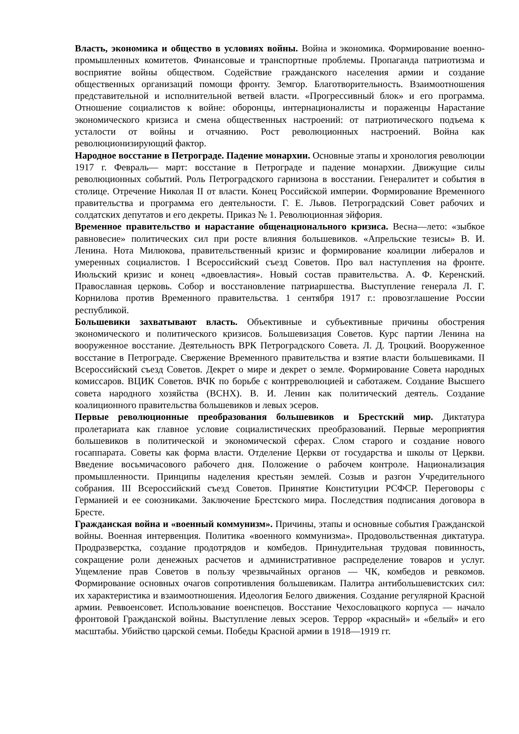Власть, экономика и общество в условиях войны. Война и экономика. Формирование военно-промышленных комитетов. Финансовые и транспортные проблемы. Пропаганда патриотизма и восприятие войны обществом. Содействие гражданского населения армии и создание общественных организаций помощи фронту. Земгор. Благотворительность. Взаимоотношения представительной и исполнительной ветвей власти. «Прогрессивный блок» и его программа. Отношение социалистов к войне: оборонцы, интернационалисты и пораженцы Нарастание экономического кризиса и смена общественных настроений: от патриотического подъема к усталости от войны и отчаянию. Рост революционных настроений. Война как революционизирующий фактор.
Народное восстание в Петрограде. Падение монархии. Основные этапы и хронология революции 1917 г. Февраль— март: восстание в Петрограде и падение монархии. Движущие силы революционных событий. Роль Петроградского гарнизона в восстании. Генералитет и события в столице. Отречение Николая II от власти. Конец Российской империи. Формирование Временного правительства и программа его деятельности. Г. Е. Львов. Петроградский Совет рабочих и солдатских депутатов и его декреты. Приказ № 1. Революционная эйфория.
Временное правительство и нарастание общенационального кризиса. Весна—лето: «зыбкое равновесие» политических сил при росте влияния большевиков. «Апрельские тезисы» В. И. Ленина. Нота Милюкова, правительственный кризис и формирование коалиции либералов и умеренных социалистов. I Всероссийский съезд Советов. Про вал наступления на фронте. Июльский кризис и конец «двоевластия». Новый состав правительства. А. Ф. Керенский. Православная церковь. Собор и восстановление патриаршества. Выступление генерала Л. Г. Корнилова против Временного правительства. 1 сентября 1917 г.: провозглашение России республикой.
Большевики захватывают власть. Объективные и субъективные причины обострения экономического и политического кризисов. Большевизация Советов. Курс партии Ленина на вооруженное восстание. Деятельность ВРК Петроградского Совета. Л. Д. Троцкий. Вооруженное восстание в Петрограде. Свержение Временного правительства и взятие власти большевиками. II Всероссийский съезд Советов. Декрет о мире и декрет о земле. Формирование Совета народных комиссаров. ВЦИК Советов. ВЧК по борьбе с контрреволюцией и саботажем. Создание Высшего совета народного хозяйства (ВСНХ). В. И. Ленин как политический деятель. Создание коалиционного правительства большевиков и левых эсеров.
Первые революционные преобразования большевиков и Брестский мир. Диктатура пролетариата как главное условие социалистических преобразований. Первые мероприятия большевиков в политической и экономической сферах. Слом старого и создание нового госаппарата. Советы как форма власти. Отделение Церкви от государства и школы от Церкви. Введение восьмичасового рабочего дня. Положение о рабочем контроле. Национализация промышленности. Принципы наделения крестьян землей. Созыв и разгон Учредительного собрания. III Всероссийский съезд Советов. Принятие Конституции РСФСР. Переговоры с Германией и ее союзниками. Заключение Брестского мира. Последствия подписания договора в Бресте.
Гражданская война и «военный коммунизм». Причины, этапы и основные события Гражданской войны. Военная интервенция. Политика «военного коммунизма». Продовольственная диктатура. Продразверстка, создание продотрядов и комбедов. Принудительная трудовая повинность, сокращение роли денежных расчетов и административное распределение товаров и услуг. Ущемление прав Советов в пользу чрезвычайных органов — ЧК, комбедов и ревкомов. Формирование основных очагов сопротивления большевикам. Палитра антибольшевистских сил: их характеристика и взаимоотношения. Идеология Белого движения. Создание регулярной Красной армии. Реввоенсовет. Использование военспецов. Восстание Чехословацкого корпуса — начало фронтовой Гражданской войны. Выступление левых эсеров. Террор «красный» и «белый» и его масштабы. Убийство царской семьи. Победы Красной армии в 1918—1919 гг.